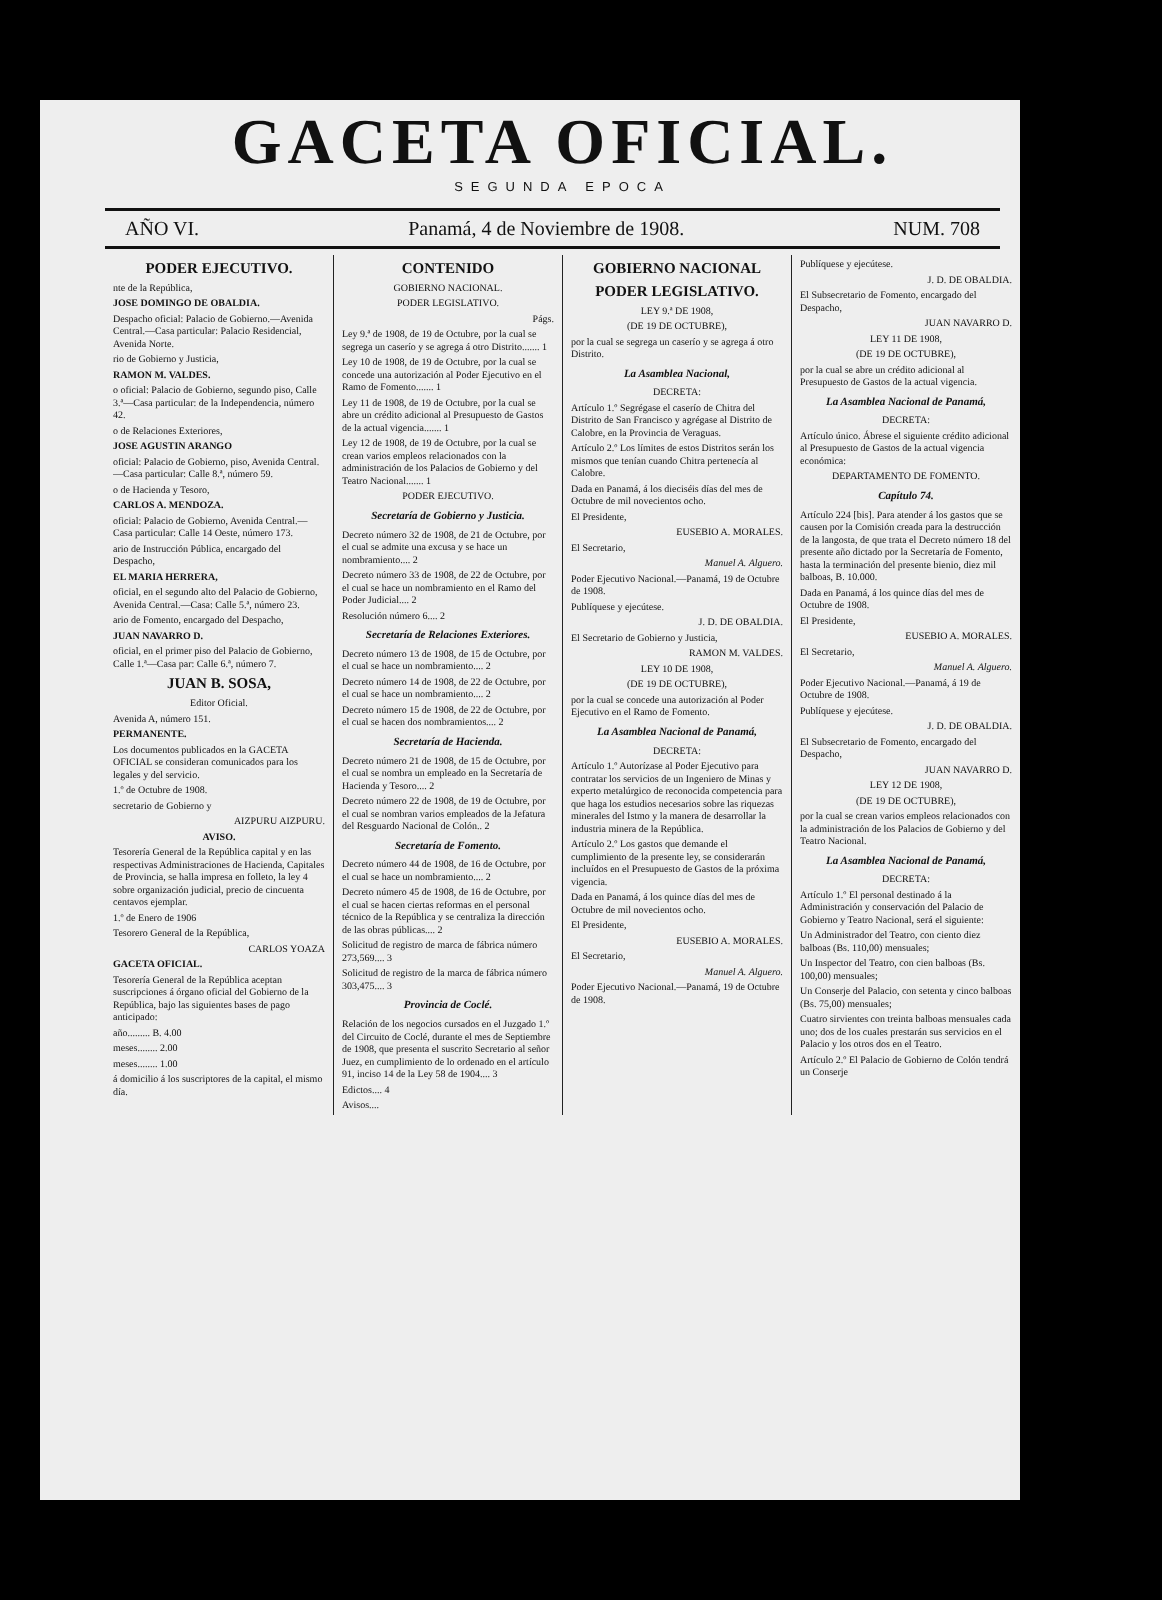GACETA OFICIAL.
SEGUNDA EPOCA
AÑO VI. Panamá, 4 de Noviembre de 1908. NUM. 708
PODER EJECUTIVO.
nte de la República,
JOSE DOMINGO DE OBALDIA.
Despacho oficial: Palacio de Gobierno.—Avenida Central.—Casa particular: Palacio Residencial, Avenida Norte.
rio de Gobierno y Justicia,
RAMON M. VALDES.
o oficial: Palacio de Gobierno, segundo piso, Calle 3.ª—Casa particular: de la Independencia, número 42.
o de Relaciones Exteriores,
JOSE AGUSTIN ARANGO
oficial: Palacio de Gobierno, piso, Avenida Central.—Casa particular: Calle 8.ª, número 59.
o de Hacienda y Tesoro,
CARLOS A. MENDOZA.
oficial: Palacio de Gobierno, Avenida Central.—Casa particular: Calle 14 Oeste, número 173.
ario de Instrucción Pública, encargado del Despacho,
EL MARIA HERRERA,
oficial, en el segundo alto del Palacio de Gobierno, Avenida Central.—Casa: Calle 5.ª, número 23.
ario de Fomento, encargado del Despacho,
JUAN NAVARRO D.
oficial, en el primer piso del Palacio de Gobierno, Calle 1.ª—Casa par: Calle 6.ª, número 7.
JUAN B. SOSA,
Editor Oficial.
Avenida A, número 151.
PERMANENTE.
Los documentos publicados en la GACETA OFICIAL se consideran comunicados para los legales y del servicio.
1.º de Octubre de 1908.
secretario de Gobierno y
AIZPURU AIZPURU.
AVISO.
Tesorería General de la República capital y en las respectivas Administraciones de Hacienda, Capitales de Provincia, se halla impresa en folleto, la ley 4 sobre organización judicial, precio de cincuenta centavos ejemplar.
1.º de Enero de 1906
Tesorero General de la República,
CARLOS YOAZA
GACETA OFICIAL.
Tesorería General de la República aceptan suscripciones á órgano oficial del Gobierno de la República, bajo las siguientes bases de pago anticipado:
año......... B. 4.00
meses........ 2.00
meses........ 1.00
á domicilio á los suscriptores de la capital, el mismo día.
CONTENIDO
GOBIERNO NACIONAL.
PODER LEGISLATIVO.
Págs.
Ley 9.ª de 1908, de 19 de Octubre, por la cual se segrega un caserío y se agrega á otro Distrito....... 1
Ley 10 de 1908, de 19 de Octubre, por la cual se concede una autorización al Poder Ejecutivo en el Ramo de Fomento....... 1
Ley 11 de 1908, de 19 de Octubre, por la cual se abre un crédito adicional al Presupuesto de Gastos de la actual vigencia....... 1
Ley 12 de 1908, de 19 de Octubre, por la cual se crean varios empleos relacionados con la administración de los Palacios de Gobierno y del Teatro Nacional....... 1
PODER EJECUTIVO.
Secretaría de Gobierno y Justicia.
Decreto número 32 de 1908, de 21 de Octubre, por el cual se admite una excusa y se hace un nombramiento.... 2
Decreto número 33 de 1908, de 22 de Octubre, por el cual se hace un nombramiento en el Ramo del Poder Judicial.... 2
Resolución número 6.... 2
Secretaría de Relaciones Exteriores.
Decreto número 13 de 1908, de 15 de Octubre, por el cual se hace un nombramiento.... 2
Decreto número 14 de 1908, de 22 de Octubre, por el cual se hace un nombramiento.... 2
Decreto número 15 de 1908, de 22 de Octubre, por el cual se hacen dos nombramientos.... 2
Secretaría de Hacienda.
Decreto número 21 de 1908, de 15 de Octubre, por el cual se nombra un empleado en la Secretaría de Hacienda y Tesoro.... 2
Decreto número 22 de 1908, de 19 de Octubre, por el cual se nombran varios empleados de la Jefatura del Resguardo Nacional de Colón.. 2
Secretaría de Fomento.
Decreto número 44 de 1908, de 16 de Octubre, por el cual se hace un nombramiento.... 2
Decreto número 45 de 1908, de 16 de Octubre, por el cual se hacen ciertas reformas en el personal técnico de la República y se centraliza la dirección de las obras públicas.... 2
Solicitud de registro de marca de fábrica número 273,569.... 3
Solicitud de registro de la marca de fábrica número 303,475.... 3
Provincia de Coclé.
Relación de los negocios cursados en el Juzgado 1.º del Circuito de Coclé, durante el mes de Septiembre de 1908, que presenta el suscrito Secretario al señor Juez, en cumplimiento de lo ordenado en el artículo 91, inciso 14 de la Ley 58 de 1904.... 3
Edictos.... 4
Avisos....
GOBIERNO NACIONAL
PODER LEGISLATIVO.
LEY 9.ª DE 1908,
(DE 19 DE OCTUBRE),
por la cual se segrega un caserío y se agrega á otro Distrito.
La Asamblea Nacional,
DECRETA:
Artículo 1.º Segrégase el caserío de Chitra del Distrito de San Francisco y agrégase al Distrito de Calobre, en la Provincia de Veraguas.
Artículo 2.º Los límites de estos Distritos serán los mismos que tenían cuando Chitra pertenecía al Calobre.
Dada en Panamá, á los dieciséis días del mes de Octubre de mil novecientos ocho.
El Presidente,
EUSEBIO A. MORALES.
El Secretario,
Manuel A. Alguero.
Poder Ejecutivo Nacional.—Panamá, 19 de Octubre de 1908.
Publíquese y ejecútese.
J. D. DE OBALDIA.
El Secretario de Gobierno y Justicia,
RAMON M. VALDES.
LEY 10 DE 1908,
(DE 19 DE OCTUBRE),
por la cual se concede una autorización al Poder Ejecutivo en el Ramo de Fomento.
La Asamblea Nacional de Panamá,
DECRETA:
Artículo 1.º Autorízase al Poder Ejecutivo para contratar los servicios de un Ingeniero de Minas y experto metalúrgico de reconocida competencia para que haga los estudios necesarios sobre las riquezas minerales del Istmo y la manera de desarrollar la industria minera de la República.
Artículo 2.º Los gastos que demande el cumplimiento de la presente ley, se considerarán incluídos en el Presupuesto de Gastos de la próxima vigencia.
Dada en Panamá, á los quince días del mes de Octubre de mil novecientos ocho.
El Presidente,
EUSEBIO A. MORALES.
El Secretario,
Manuel A. Alguero.
Poder Ejecutivo Nacional.—Panamá, 19 de Octubre de 1908.
Publíquese y ejecútese.
J. D. DE OBALDIA.
El Subsecretario de Fomento, encargado del Despacho,
JUAN NAVARRO D.
LEY 11 DE 1908,
(DE 19 DE OCTUBRE),
por la cual se abre un crédito adicional al Presupuesto de Gastos de la actual vigencia.
La Asamblea Nacional de Panamá,
DECRETA:
Artículo único. Ábrese el siguiente crédito adicional al Presupuesto de Gastos de la actual vigencia económica:
DEPARTAMENTO DE FOMENTO.
Capítulo 74.
Artículo 224 [bis]. Para atender á los gastos que se causen por la Comisión creada para la destrucción de la langosta, de que trata el Decreto número 18 del presente año dictado por la Secretaría de Fomento, hasta la terminación del presente bienio, diez mil balboas, B. 10.000.
Dada en Panamá, á los quince días del mes de Octubre de 1908.
El Presidente,
EUSEBIO A. MORALES.
El Secretario,
Manuel A. Alguero.
Poder Ejecutivo Nacional.—Panamá, á 19 de Octubre de 1908.
Publíquese y ejecútese.
J. D. DE OBALDIA.
El Subsecretario de Fomento, encargado del Despacho,
JUAN NAVARRO D.
LEY 12 DE 1908,
(DE 19 DE OCTUBRE),
por la cual se crean varios empleos relacionados con la administración de los Palacios de Gobierno y del Teatro Nacional.
La Asamblea Nacional de Panamá,
DECRETA:
Artículo 1.º El personal destinado á la Administración y conservación del Palacio de Gobierno y Teatro Nacional, será el siguiente:
Un Administrador del Teatro, con ciento diez balboas (Bs. 110,00) mensuales;
Un Inspector del Teatro, con cien balboas (Bs. 100,00) mensuales;
Un Conserje del Palacio, con setenta y cinco balboas (Bs. 75,00) mensuales;
Cuatro sirvientes con treinta balboas mensuales cada uno; dos de los cuales prestarán sus servicios en el Palacio y los otros dos en el Teatro.
Artículo 2.º El Palacio de Gobierno de Colón tendrá un Conserje